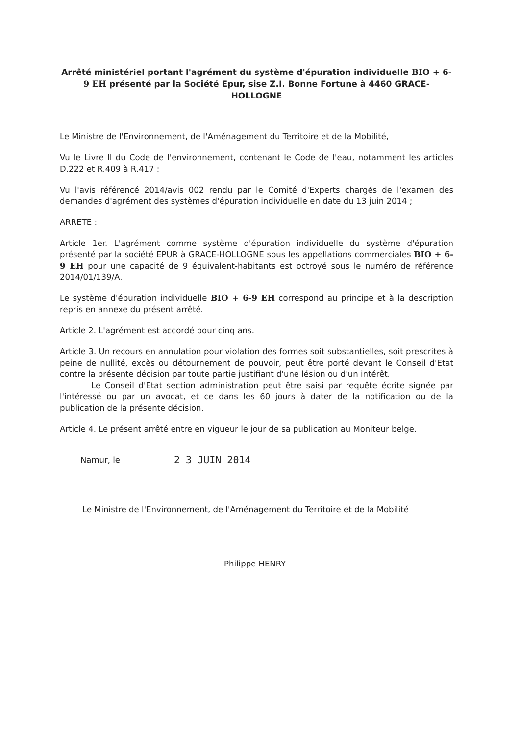Arrêté ministériel portant l'agrément du système d'épuration individuelle BIO + 6-9 EH présenté par la Société Epur, sise Z.I. Bonne Fortune à 4460 GRACE-HOLLOGNE
Le Ministre de l'Environnement, de l'Aménagement du Territoire et de la Mobilité,
Vu le Livre II du Code de l'environnement, contenant le Code de l'eau, notamment les articles D.222 et R.409 à R.417 ;
Vu l'avis référencé 2014/avis 002 rendu par le Comité d'Experts chargés de l'examen des demandes d'agrément des systèmes d'épuration individuelle en date du 13 juin 2014 ;
ARRETE :
Article 1er. L'agrément comme système d'épuration individuelle du système d'épuration présenté par la société EPUR à GRACE-HOLLOGNE sous les appellations commerciales BIO + 6-9 EH pour une capacité de 9 équivalent-habitants est octroyé sous le numéro de référence 2014/01/139/A.
Le système d'épuration individuelle BIO + 6-9 EH correspond au principe et à la description repris en annexe du présent arrêté.
Article 2. L'agrément est accordé pour cinq ans.
Article 3. Un recours en annulation pour violation des formes soit substantielles, soit prescrites à peine de nullité, excès ou détournement de pouvoir, peut être porté devant le Conseil d'Etat contre la présente décision par toute partie justifiant d'une lésion ou d'un intérêt.
Le Conseil d'Etat section administration peut être saisi par requête écrite signée par l'intéressé ou par un avocat, et ce dans les 60 jours à dater de la notification ou de la publication de la présente décision.
Article 4. Le présent arrêté entre en vigueur le jour de sa publication au Moniteur belge.
Namur, le 2 3 JUIN 2014
Le Ministre de l'Environnement, de l'Aménagement du Territoire et de la Mobilité
Philippe HENRY